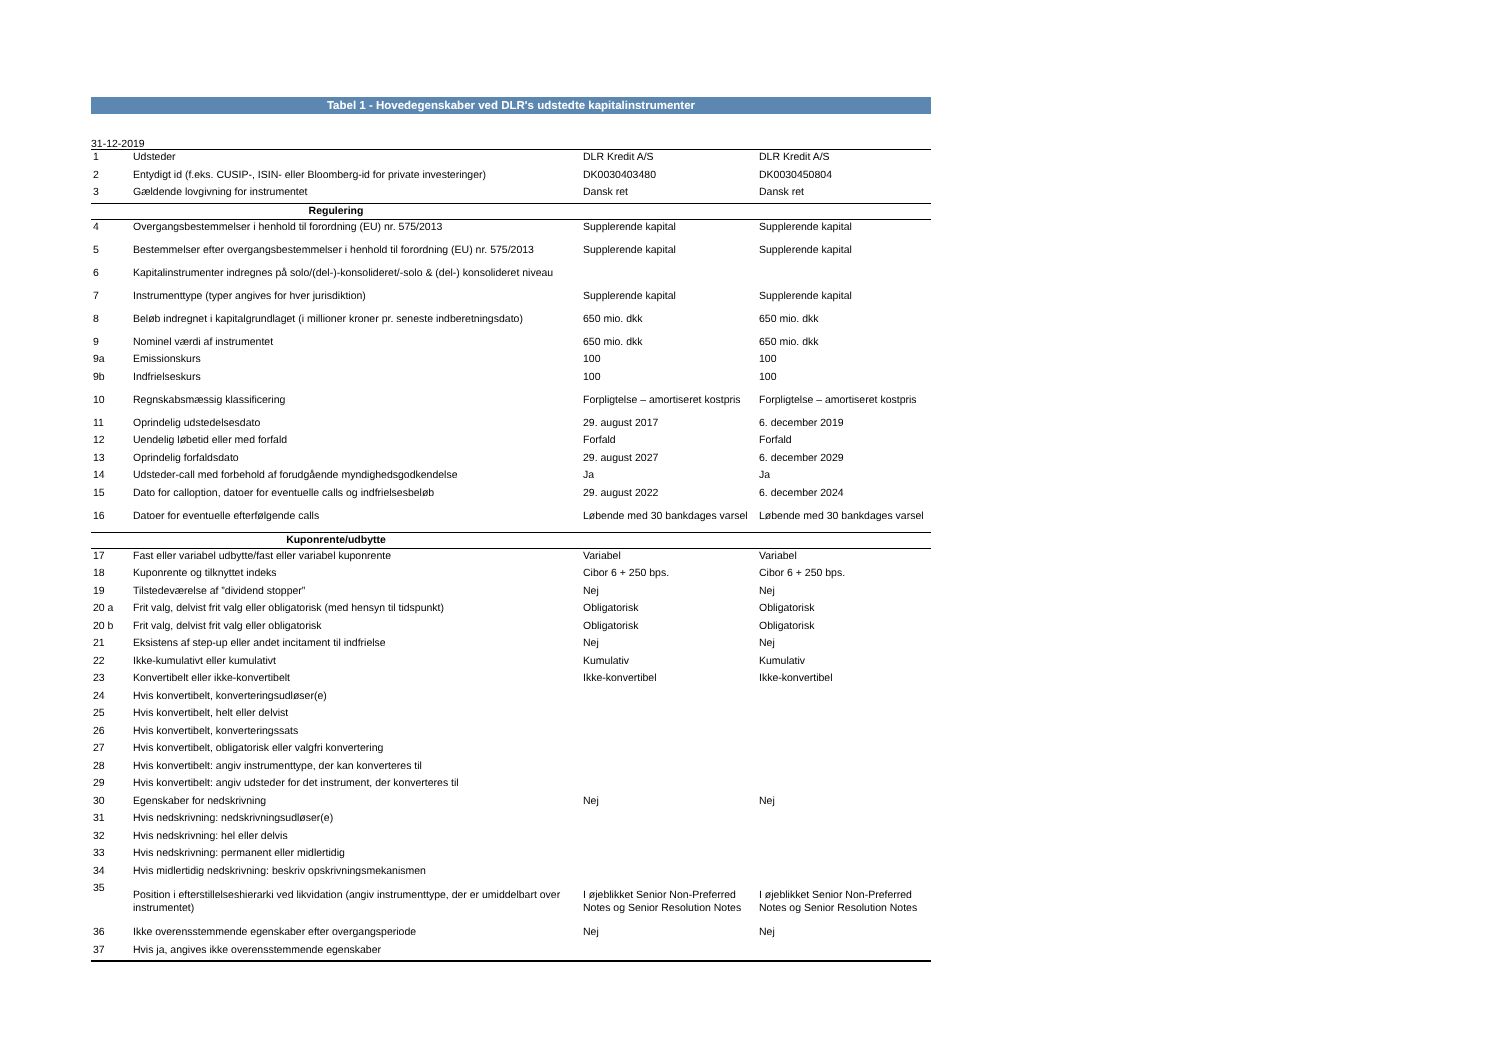Tabel 1 - Hovedegenskaber ved DLR's udstedte kapitalinstrumenter
31-12-2019
| 1 | Udsteder | DLR Kredit A/S | DLR Kredit A/S |
| 2 | Entydigt id (f.eks. CUSIP-, ISIN- eller Bloomberg-id for private investeringer) | DK0030403480 | DK0030450804 |
| 3 | Gældende lovgivning for instrumentet | Dansk ret | Dansk ret |
| Regulering | | | |
| 4 | Overgangsbestemmelser i henhold til forordning (EU) nr. 575/2013 | Supplerende kapital | Supplerende kapital |
| 5 | Bestemmelser efter overgangsbestemmelser i henhold til forordning (EU) nr. 575/2013 | Supplerende kapital | Supplerende kapital |
| 6 | Kapitalinstrumenter indregnes på solo/(del-)-konsolideret/-solo & (del-) konsolideret niveau | | |
| 7 | Instrumenttype (typer angives for hver jurisdiktion) | Supplerende kapital | Supplerende kapital |
| 8 | Beløb indregnet i kapitalgrundlaget (i millioner kroner pr. seneste indberetningsdato) | 650 mio. dkk | 650 mio. dkk |
| 9 | Nominel værdi af instrumentet | 650 mio. dkk | 650 mio. dkk |
| 9a | Emissionskurs | 100 | 100 |
| 9b | Indfrielseskurs | 100 | 100 |
| 10 | Regnskabsmæssig klassificering | Forpligtelse – amortiseret kostpris | Forpligtelse – amortiseret kostpris |
| 11 | Oprindelig udstedelsesdato | 29. august 2017 | 6. december 2019 |
| 12 | Uendelig løbetid eller med forfald | Forfald | Forfald |
| 13 | Oprindelig forfaldsdato | 29. august 2027 | 6. december 2029 |
| 14 | Udsteder-call med forbehold af forudgående myndighedsgodkendelse | Ja | Ja |
| 15 | Dato for calloption, datoer for eventuelle calls og indfrielsesbeløb | 29. august 2022 | 6. december 2024 |
| 16 | Datoer for eventuelle efterfølgende calls | Løbende med 30 bankdages varsel | Løbende med 30 bankdages varsel |
| Kuponrente/udbytte | | | |
| 17 | Fast eller variabel udbytte/fast eller variabel kuponrente | Variabel | Variabel |
| 18 | Kuponrente og tilknyttet indeks | Cibor 6 + 250 bps. | Cibor 6 + 250 bps. |
| 19 | Tilstedeværelse af ”dividend stopper” | Nej | Nej |
| 20 a | Frit valg, delvist frit valg eller obligatorisk (med hensyn til tidspunkt) | Obligatorisk | Obligatorisk |
| 20 b | Frit valg, delvist frit valg eller obligatorisk | Obligatorisk | Obligatorisk |
| 21 | Eksistens af step-up eller andet incitament til indfrielse | Nej | Nej |
| 22 | Ikke-kumulativt eller kumulativt | Kumulativ | Kumulativ |
| 23 | Konvertibelt eller ikke-konvertibelt | Ikke-konvertibel | Ikke-konvertibel |
| 24 | Hvis konvertibelt, konverteringsudløser(e) | | |
| 25 | Hvis konvertibelt, helt eller delvist | | |
| 26 | Hvis konvertibelt, konverteringssats | | |
| 27 | Hvis konvertibelt, obligatorisk eller valgfri konvertering | | |
| 28 | Hvis konvertibelt: angiv instrumenttype, der kan konverteres til | | |
| 29 | Hvis konvertibelt: angiv udsteder for det instrument, der konverteres til | | |
| 30 | Egenskaber for nedskrivning | Nej | Nej |
| 31 | Hvis nedskrivning: nedskrivningsudløser(e) | | |
| 32 | Hvis nedskrivning: hel eller delvis | | |
| 33 | Hvis nedskrivning: permanent eller midlertidig | | |
| 34 | Hvis midlertidig nedskrivning: beskriv opskrivningsmekanismen | | |
| 35 | Position i efterstillelseshierarki ved likvidation (angiv instrumenttype, der er umiddelbart over instrumentet) | I øjeblikket Senior Non-Preferred Notes og Senior Resolution Notes | I øjeblikket Senior Non-Preferred Notes og Senior Resolution Notes |
| 36 | Ikke overensstemmende egenskaber efter overgangsperiode | Nej | Nej |
| 37 | Hvis ja, angives ikke overensstemmende egenskaber | | |